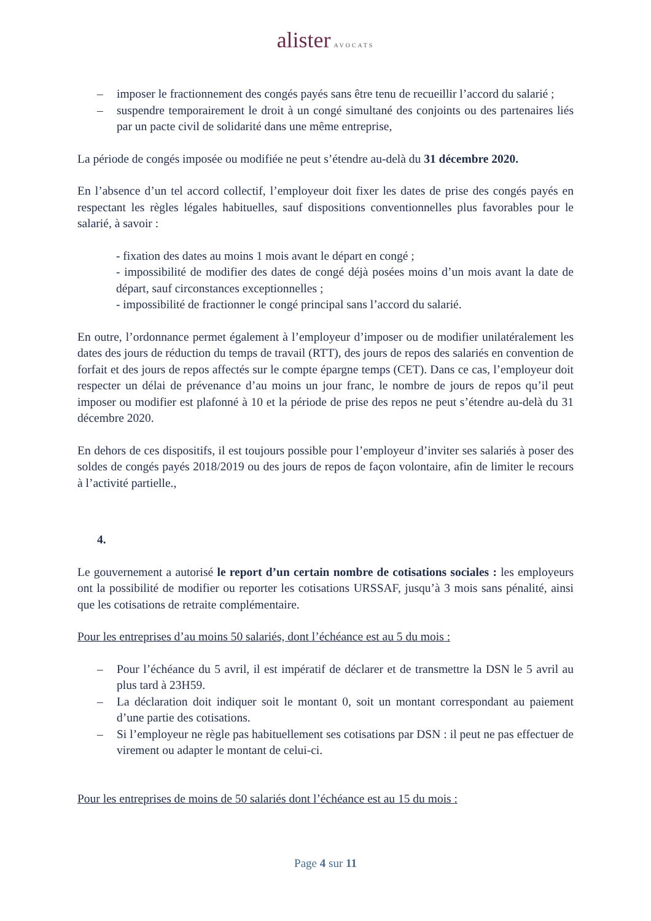alister AVOCATS
– imposer le fractionnement des congés payés sans être tenu de recueillir l’accord du salarié ;
– suspendre temporairement le droit à un congé simultané des conjoints ou des partenaires liés par un pacte civil de solidarité dans une même entreprise,
La période de congés imposée ou modifiée ne peut s’étendre au-delà du 31 décembre 2020.
En l’absence d’un tel accord collectif, l’employeur doit fixer les dates de prise des congés payés en respectant les règles légales habituelles, sauf dispositions conventionnelles plus favorables pour le salarié, à savoir :
- fixation des dates au moins 1 mois avant le départ en congé ;
- impossibilité de modifier des dates de congé déjà posées moins d’un mois avant la date de départ, sauf circonstances exceptionnelles ;
- impossibilité de fractionner le congé principal sans l’accord du salarié.
En outre, l’ordonnance permet également à l’employeur d’imposer ou de modifier unilatéralement les dates des jours de réduction du temps de travail (RTT), des jours de repos des salariés en convention de forfait et des jours de repos affectés sur le compte épargne temps (CET). Dans ce cas, l’employeur doit respecter un délai de prévenance d’au moins un jour franc, le nombre de jours de repos qu’il peut imposer ou modifier est plafonné à 10 et la période de prise des repos ne peut s’étendre au-delà du 31 décembre 2020.
En dehors de ces dispositifs, il est toujours possible pour l’employeur d’inviter ses salariés à poser des soldes de congés payés 2018/2019 ou des jours de repos de façon volontaire, afin de limiter le recours à l’activité partielle.,
4.
Le gouvernement a autorisé le report d’un certain nombre de cotisations sociales : les employeurs ont la possibilité de modifier ou reporter les cotisations URSSAF, jusqu’à 3 mois sans pénalité, ainsi que les cotisations de retraite complémentaire.
Pour les entreprises d’au moins 50 salariés, dont l’échéance est au 5 du mois :
– Pour l’échéance du 5 avril, il est impératif de déclarer et de transmettre la DSN le 5 avril au plus tard à 23H59.
– La déclaration doit indiquer soit le montant 0, soit un montant correspondant au paiement d’une partie des cotisations.
– Si l’employeur ne règle pas habituellement ses cotisations par DSN : il peut ne pas effectuer de virement ou adapter le montant de celui-ci.
Pour les entreprises de moins de 50 salariés dont l’échéance est au 15 du mois :
Page 4 sur 11